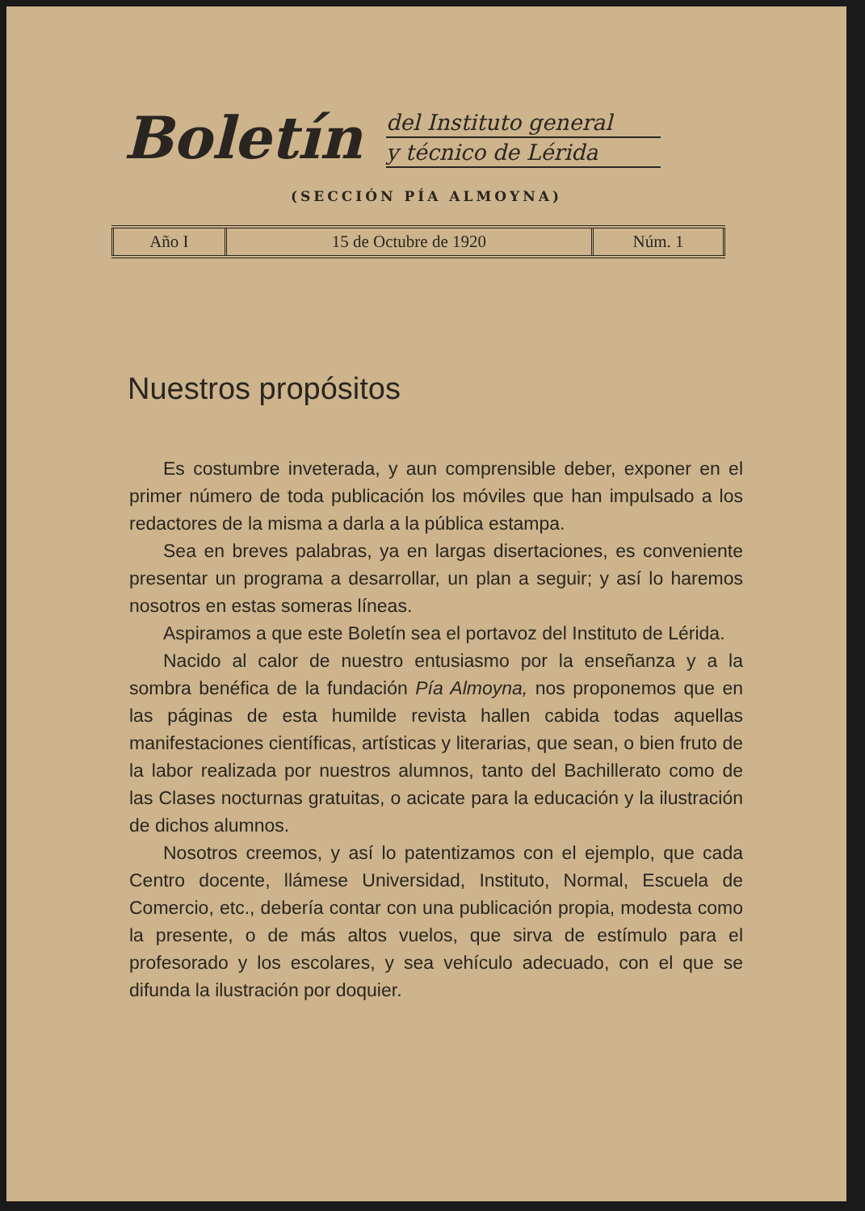Boletín
del Instituto general
y técnico de Lérida
(SECCIÓN PÍA ALMOYNA)
| Año I | 15 de Octubre de 1920 | Núm. 1 |
Nuestros propósitos
Es costumbre inveterada, y aun comprensible deber, exponer en el primer número de toda publicación los móviles que han impulsado a los redactores de la misma a darla a la pública estampa.
Sea en breves palabras, ya en largas disertaciones, es conveniente presentar un programa a desarrollar, un plan a seguir; y así lo haremos nosotros en estas someras líneas.
Aspiramos a que este Boletín sea el portavoz del Instituto de Lérida.
Nacido al calor de nuestro entusiasmo por la enseñanza y a la sombra benéfica de la fundación Pía Almoyna, nos proponemos que en las páginas de esta humilde revista hallen cabida todas aquellas manifestaciones científicas, artísticas y literarias, que sean, o bien fruto de la labor realizada por nuestros alumnos, tanto del Bachillerato como de las Clases nocturnas gratuitas, o acicate para la educación y la ilustración de dichos alumnos.
Nosotros creemos, y así lo patentizamos con el ejemplo, que cada Centro docente, llámese Universidad, Instituto, Normal, Escuela de Comercio, etc., debería contar con una publicación propia, modesta como la presente, o de más altos vuelos, que sirva de estímulo para el profesorado y los escolares, y sea vehículo adecuado, con el que se difunda la ilustración por doquier.